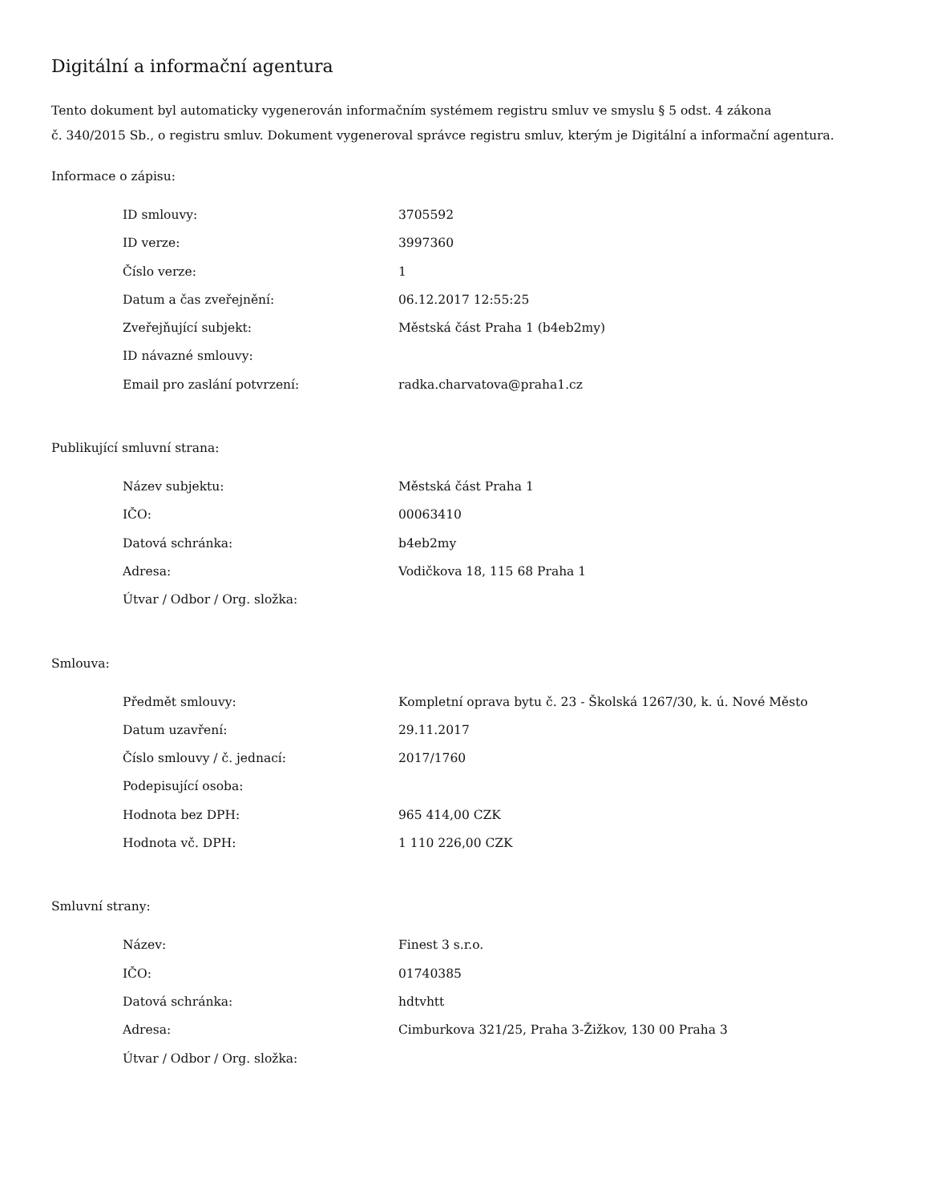Digitální a informační agentura
Tento dokument byl automaticky vygenerován informačním systémem registru smluv ve smyslu § 5 odst. 4 zákona
č. 340/2015 Sb., o registru smluv. Dokument vygeneroval správce registru smluv, kterým je Digitální a informační agentura.
Informace o zápisu:
| ID smlouvy: | 3705592 |
| ID verze: | 3997360 |
| Číslo verze: | 1 |
| Datum a čas zveřejnění: | 06.12.2017 12:55:25 |
| Zveřejňující subjekt: | Městská část Praha 1 (b4eb2my) |
| ID návazné smlouvy: | |
| Email pro zaslání potvrzení: | radka.charvatova@praha1.cz |
Publikující smluvní strana:
| Název subjektu: | Městská část Praha 1 |
| IČO: | 00063410 |
| Datová schránka: | b4eb2my |
| Adresa: | Vodičkova 18, 115 68 Praha 1 |
| Útvar / Odbor / Org. složka: | |
Smlouva:
| Předmět smlouvy: | Kompletní oprava bytu č. 23 - Školská 1267/30, k. ú. Nové Město |
| Datum uzavření: | 29.11.2017 |
| Číslo smlouvy / č. jednací: | 2017/1760 |
| Podepisující osoba: | |
| Hodnota bez DPH: | 965 414,00 CZK |
| Hodnota vč. DPH: | 1 110 226,00 CZK |
Smluvní strany:
| Název: | Finest 3 s.r.o. |
| IČO: | 01740385 |
| Datová schránka: | hdtvhtt |
| Adresa: | Cimburkova 321/25, Praha 3-Žižkov, 130 00 Praha 3 |
| Útvar / Odbor / Org. složka: | |